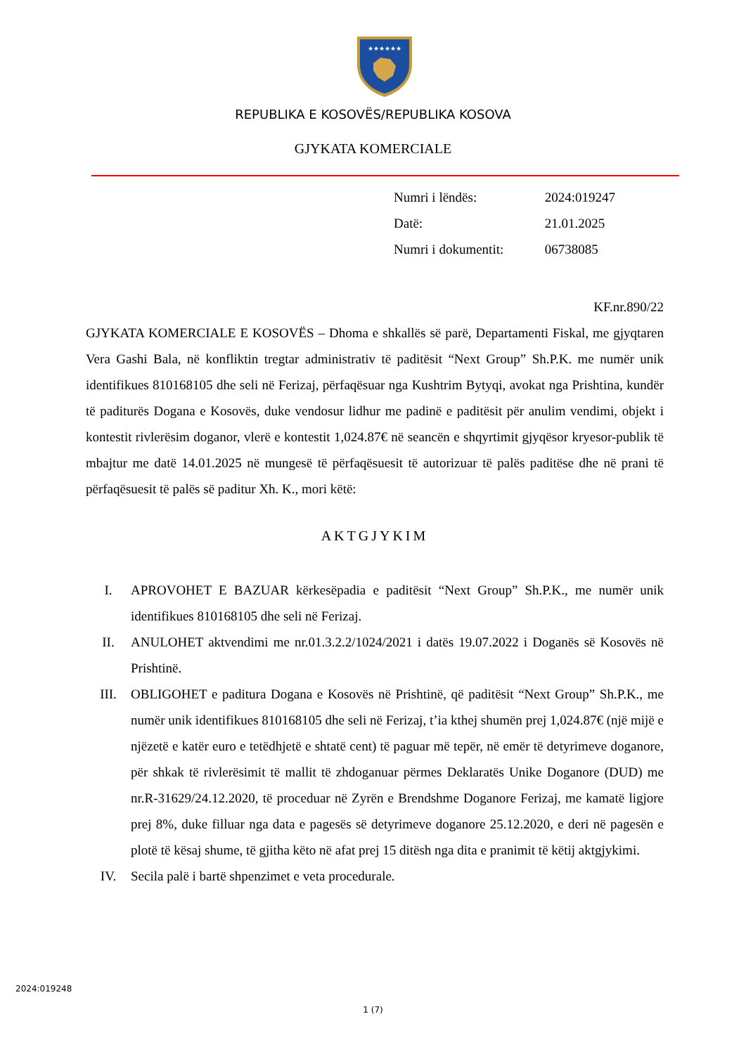★★★★★★
REPUBLIKA E KOSOVËS/REPUBLIKA KOSOVA
GJYKATA KOMERCIALE
Numri i lëndës: 2024:019247
Datë: 21.01.2025
Numri i dokumentit: 06738085
KF.nr.890/22
GJYKATA KOMERCIALE E KOSOVËS – Dhoma e shkallës së parë, Departamenti Fiskal, me gjyqtaren Vera Gashi Bala, në konfliktin tregtar administrativ të paditësit “Next Group” Sh.P.K. me numër unik identifikues 810168105 dhe seli në Ferizaj, përfaqësuar nga Kushtrim Bytyqi, avokat nga Prishtina, kundër të paditurës Dogana e Kosovës, duke vendosur lidhur me padinë e paditësit për anulim vendimi, objekt i kontestit rivlerësim doganor, vlerë e kontestit 1,024.87€ në seancën e shqyrtimit gjyqësor kryesor-publik të mbajtur me datë 14.01.2025 në mungesë të përfaqësuesit të autorizuar të palës paditëse dhe në prani të përfaqësuesit të palës së paditur Xh. K., mori këtë:
AKTGJYKIM
I. APROVOHET E BAZUAR kërkesëpadia e paditësit “Next Group” Sh.P.K., me numër unik identifikues 810168105 dhe seli në Ferizaj.
II. ANULOHET aktvendimi me nr.01.3.2.2/1024/2021 i datës 19.07.2022 i Doganës së Kosovës në Prishtinë.
III. OBLIGOHET e paditura Dogana e Kosovës në Prishtinë, që paditësit “Next Group” Sh.P.K., me numër unik identifikues 810168105 dhe seli në Ferizaj, t’ia kthej shumën prej 1,024.87€ (një mijë e njëzetë e katër euro e tetëdhjetë e shtatë cent) të paguar më tepër, në emër të detyrimeve doganore, për shkak të rivlerësimit të mallit të zhdoganuar përmes Deklaratës Unike Doganore (DUD) me nr.R-31629/24.12.2020, të proceduar në Zyrën e Brendshme Doganore Ferizaj, me kamatë ligjore prej 8%, duke filluar nga data e pagesës së detyrimeve doganore 25.12.2020, e deri në pagesën e plotë të kësaj shume, të gjitha këto në afat prej 15 ditësh nga dita e pranimit të këtij aktgjykimi.
IV. Secila palë i bartë shpenzimet e veta procedurale.
2024:019248
1 (7)